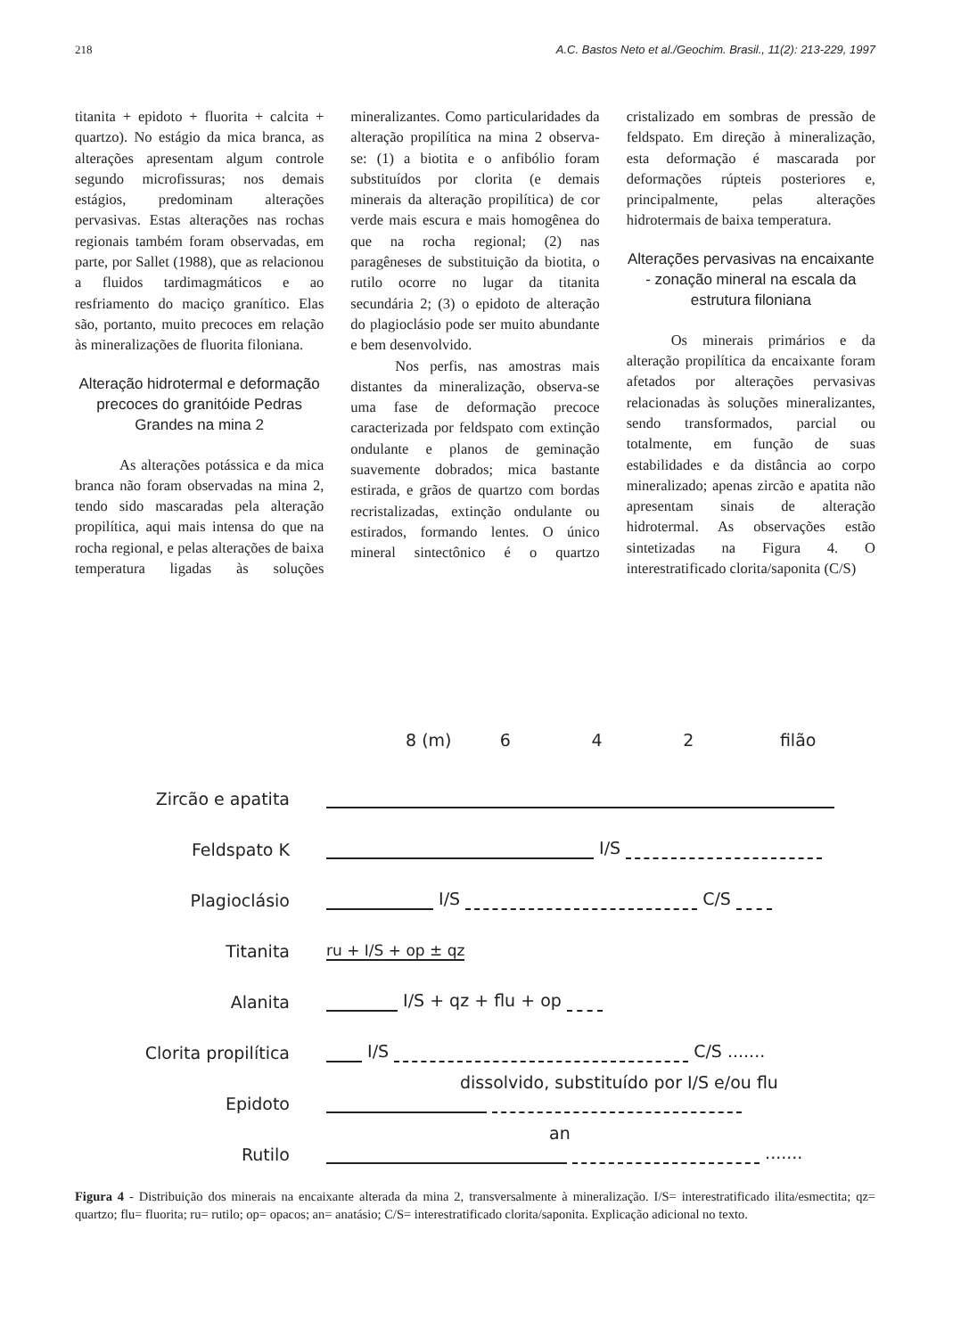218 A.C. Bastos Neto et al./Geochim. Brasil., 11(2): 213-229, 1997
titanita + epidoto + fluorita + calcita + quartzo). No estágio da mica branca, as alterações apresentam algum controle segundo microfissuras; nos demais estágios, predominam alterações pervasivas. Estas alterações nas rochas regionais também foram observadas, em parte, por Sallet (1988), que as relacionou a fluidos tardimagmáticos e ao resfriamento do maciço granítico. Elas são, portanto, muito precoces em relação às mineralizações de fluorita filoniana.
Alteração hidrotermal e deformação precoces do granitóide Pedras Grandes na mina 2
As alterações potássica e da mica branca não foram observadas na mina 2, tendo sido mascaradas pela alteração propilítica, aqui mais intensa do que na rocha regional, e pelas alterações de baixa temperatura ligadas às soluções mineralizantes. Como particularidades da alteração propilítica na mina 2 observa-se: (1) a biotita e o anfibólio foram substituídos por clorita (e demais minerais da alteração propilítica) de cor verde mais escura e mais homogênea do que na rocha regional; (2) nas paragêneses de substituição da biotita, o rutilo ocorre no lugar da titanita secundária 2; (3) o epidoto de alteração do plagioclásio pode ser muito abundante e bem desenvolvido.
Nos perfis, nas amostras mais distantes da mineralização, observa-se uma fase de deformação precoce caracterizada por feldspato com extinção ondulante e planos de geminação suavemente dobrados; mica bastante estirada, e grãos de quartzo com bordas recristalizadas, extinção ondulante ou estirados, formando lentes. O único mineral sintectônico é o quartzo cristalizado em sombras de pressão de feldspato. Em direção à mineralização, esta deformação é mascarada por deformações rúpteis posteriores e, principalmente, pelas alterações hidrotermais de baixa temperatura.
Alterações pervasivas na encaixante - zonação mineral na escala da estrutura filoniana
Os minerais primários e da alteração propilítica da encaixante foram afetados por alterações pervasivas relacionadas às soluções mineralizantes, sendo transformados, parcial ou totalmente, em função de suas estabilidades e da distância ao corpo mineralizado; apenas zircão e apatita não apresentam sinais de alteração hidrotermal. As observações estão sintetizadas na Figura 4. O interestratificado clorita/saponita (C/S)
| | 8 (m) 6 4 2 filão |
| --- | --- |
| Zircão e apatita | |
| Feldspato K | I/S |
| Plagioclásio | I/S C/S |
| Titanita | ru + I/S + op ± qz |
| Alanita | I/S + qz + flu + op |
| Clorita propilítica | I/S C/S ....... |
| Epidoto | dissolvido, substituído por I/S e/ou flu |
| Rutilo | an ....... |
Figura 4 - Distribuição dos minerais na encaixante alterada da mina 2, transversalmente à mineralização. I/S= interestratificado ilita/esmectita; qz= quartzo; flu= fluorita; ru= rutilo; op= opacos; an= anatásio; C/S= interestratificado clorita/saponita. Explicação adicional no texto.